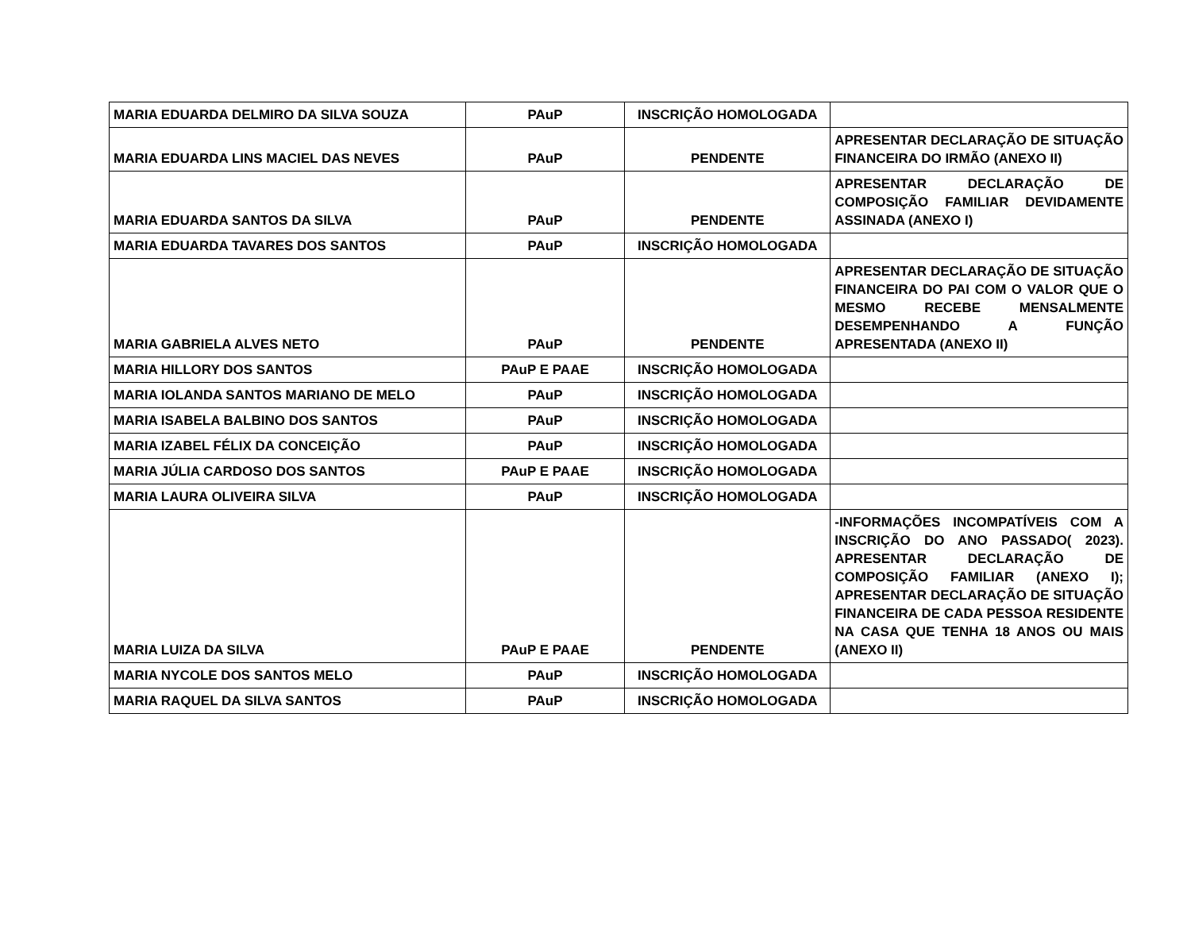| MARIA EDUARDA DELMIRO DA SILVA SOUZA | PAuP | INSCRIÇÃO HOMOLOGADA | |
| MARIA EDUARDA LINS MACIEL DAS NEVES | PAuP | PENDENTE | APRESENTAR DECLARAÇÃO DE SITUAÇÃO FINANCEIRA DO IRMÃO (ANEXO II) |
| MARIA EDUARDA SANTOS DA SILVA | PAuP | PENDENTE | APRESENTAR DECLARAÇÃO DE COMPOSIÇÃO FAMILIAR DEVIDAMENTE ASSINADA (ANEXO I) |
| MARIA EDUARDA TAVARES DOS SANTOS | PAuP | INSCRIÇÃO HOMOLOGADA | |
| MARIA GABRIELA ALVES NETO | PAuP | PENDENTE | APRESENTAR DECLARAÇÃO DE SITUAÇÃO FINANCEIRA DO PAI COM O VALOR QUE O MESMO RECEBE MENSALMENTE DESEMPENHANDO A FUNÇÃO APRESENTADA (ANEXO II) |
| MARIA HILLORY DOS SANTOS | PAuP E PAAE | INSCRIÇÃO HOMOLOGADA | |
| MARIA IOLANDA SANTOS MARIANO DE MELO | PAuP | INSCRIÇÃO HOMOLOGADA | |
| MARIA ISABELA BALBINO DOS SANTOS | PAuP | INSCRIÇÃO HOMOLOGADA | |
| MARIA IZABEL FÉLIX DA CONCEIÇÃO | PAuP | INSCRIÇÃO HOMOLOGADA | |
| MARIA JÚLIA CARDOSO DOS SANTOS | PAuP E PAAE | INSCRIÇÃO HOMOLOGADA | |
| MARIA LAURA OLIVEIRA SILVA | PAuP | INSCRIÇÃO HOMOLOGADA | |
| MARIA LUIZA DA SILVA | PAuP E PAAE | PENDENTE | -INFORMAÇÕES INCOMPATÍVEIS COM A INSCRIÇÃO DO ANO PASSADO( 2023). APRESENTAR DECLARAÇÃO DE COMPOSIÇÃO FAMILIAR (ANEXO I); APRESENTAR DECLARAÇÃO DE SITUAÇÃO FINANCEIRA DE CADA PESSOA RESIDENTE NA CASA QUE TENHA 18 ANOS OU MAIS (ANEXO II) |
| MARIA NYCOLE DOS SANTOS MELO | PAuP | INSCRIÇÃO HOMOLOGADA | |
| MARIA RAQUEL DA SILVA SANTOS | PAuP | INSCRIÇÃO HOMOLOGADA | |